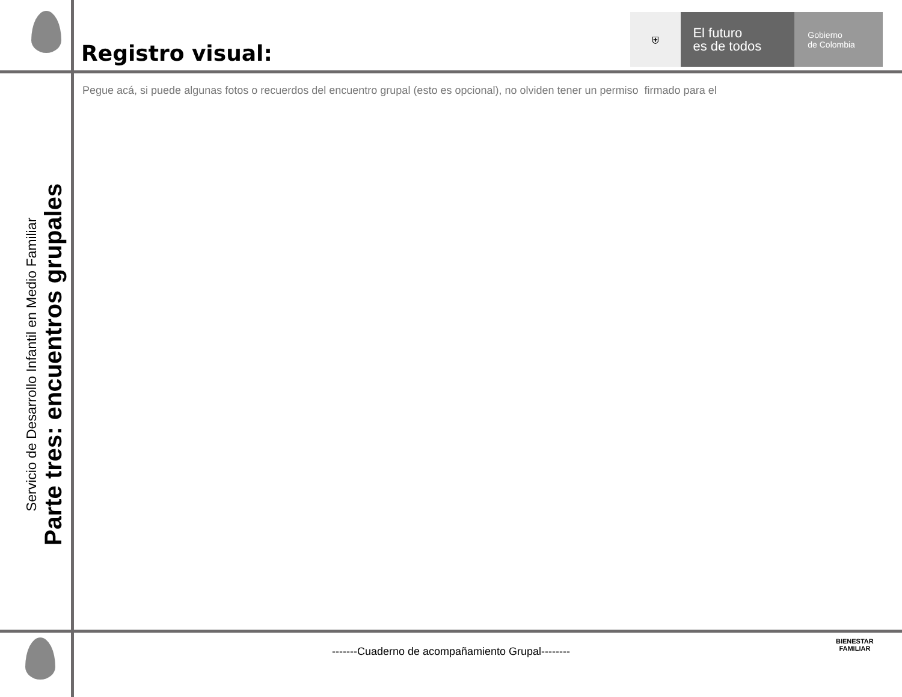Registro visual:
⛨
El futuro
es de todos
Gobierno
de Colombia
Pegue acá, si puede algunas fotos o recuerdos del encuentro grupal (esto es opcional), no olviden tener un permiso firmado para el
Servicio de Desarrollo Infantil en Medio Familiar
Parte tres: encuentros grupales
-------Cuaderno de acompañamiento Grupal--------
BIENESTAR
FAMILIAR